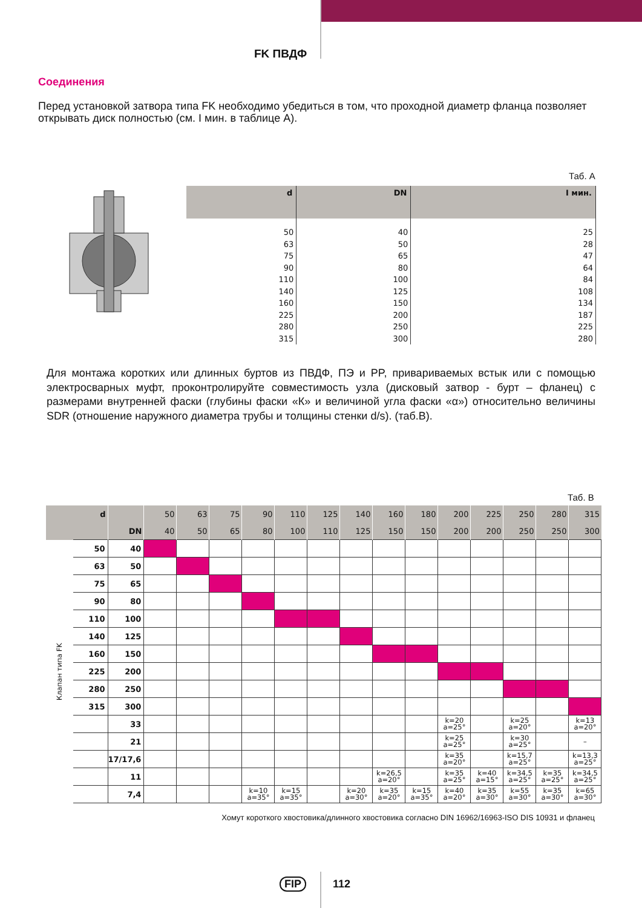FK ПВДФ
Соединения
Перед установкой затвора типа FK необходимо убедиться в том, что проходной диаметр фланца позволяет открывать диск полностью (см. I мин. в таблице А).
Таб. А
| d | DN | I мин. |
| --- | --- | --- |
| 50 | 40 | 25 |
| 63 | 50 | 28 |
| 75 | 65 | 47 |
| 90 | 80 | 64 |
| 110 | 100 | 84 |
| 140 | 125 | 108 |
| 160 | 150 | 134 |
| 225 | 200 | 187 |
| 280 | 250 | 225 |
| 315 | 300 | 280 |
Для монтажа коротких или длинных буртов из ПВДФ, ПЭ и PP, привариваемых встык или с помощью электросварных муфт, проконтролируйте совместимость узла (дисковый затвор - бурт – фланец) с размерами внутренней фаски (глубины фаски «К» и величиной угла фаски «α») относительно величины SDR (отношение наружного диаметра трубы и толщины стенки d/s). (таб.B).
Таб. B
| d | | | 50 | 63 | 75 | 90 | 110 | 125 | 140 | 160 | 180 | 200 | 225 | 250 | 280 | 315 |
| --- | --- | --- | --- | --- | --- | --- | --- | --- | --- | --- | --- | --- | --- | --- | --- | --- |
| | | DN | 40 | 50 | 65 | 80 | 100 | 110 | 125 | 150 | 150 | 200 | 200 | 250 | 250 | 300 |
| Клапан типа FK | 50 | 40 | | | | | | | | | | | | | | |
| | 63 | 50 | | | | | | | | | | | | | | |
| | 75 | 65 | | | | | | | | | | | | | | |
| | 90 | 80 | | | | | | | | | | | | | | |
| | 110 | 100 | | | | | | | | | | | | | | |
| | 140 | 125 | | | | | | | | | | | | | | |
| | 160 | 150 | | | | | | | | | | | | | | |
| | 225 | 200 | | | | | | | | | | | | | | |
| | 280 | 250 | | | | | | | | | | | | | | |
| | 315 | 300 | | | | | | | | | | | | | | |
| | | 33 | | | | | | | | | | k=20 a=25° | | k=25 a=20° | | k=13 a=20° |
| | | 21 | | | | | | | | | | k=25 a=25° | | k=30 a=25° | | – |
| | | 17/17,6 | | | | | | | | | | k=35 a=20° | | k=15,7 a=25° | | k=13,3 a=25° |
| | | 11 | | | | | | | | k=26,5 a=20° | | k=35 a=25° | k=40 a=15° | k=34,5 a=25° | k=35 a=25° | k=34,5 a=25° |
| | | 7,4 | | | | k=10 a=35° | k=15 a=35° | | k=20 a=30° | k=35 a=20° | k=15 a=35° | k=40 a=20° | k=35 a=30° | k=55 a=30° | k=35 a=30° | k=65 a=30° |
Хомут короткого хвостовика/длинного хвостовика согласно DIN 16962/16963-ISO DIS 10931 и фланец
FIP 112